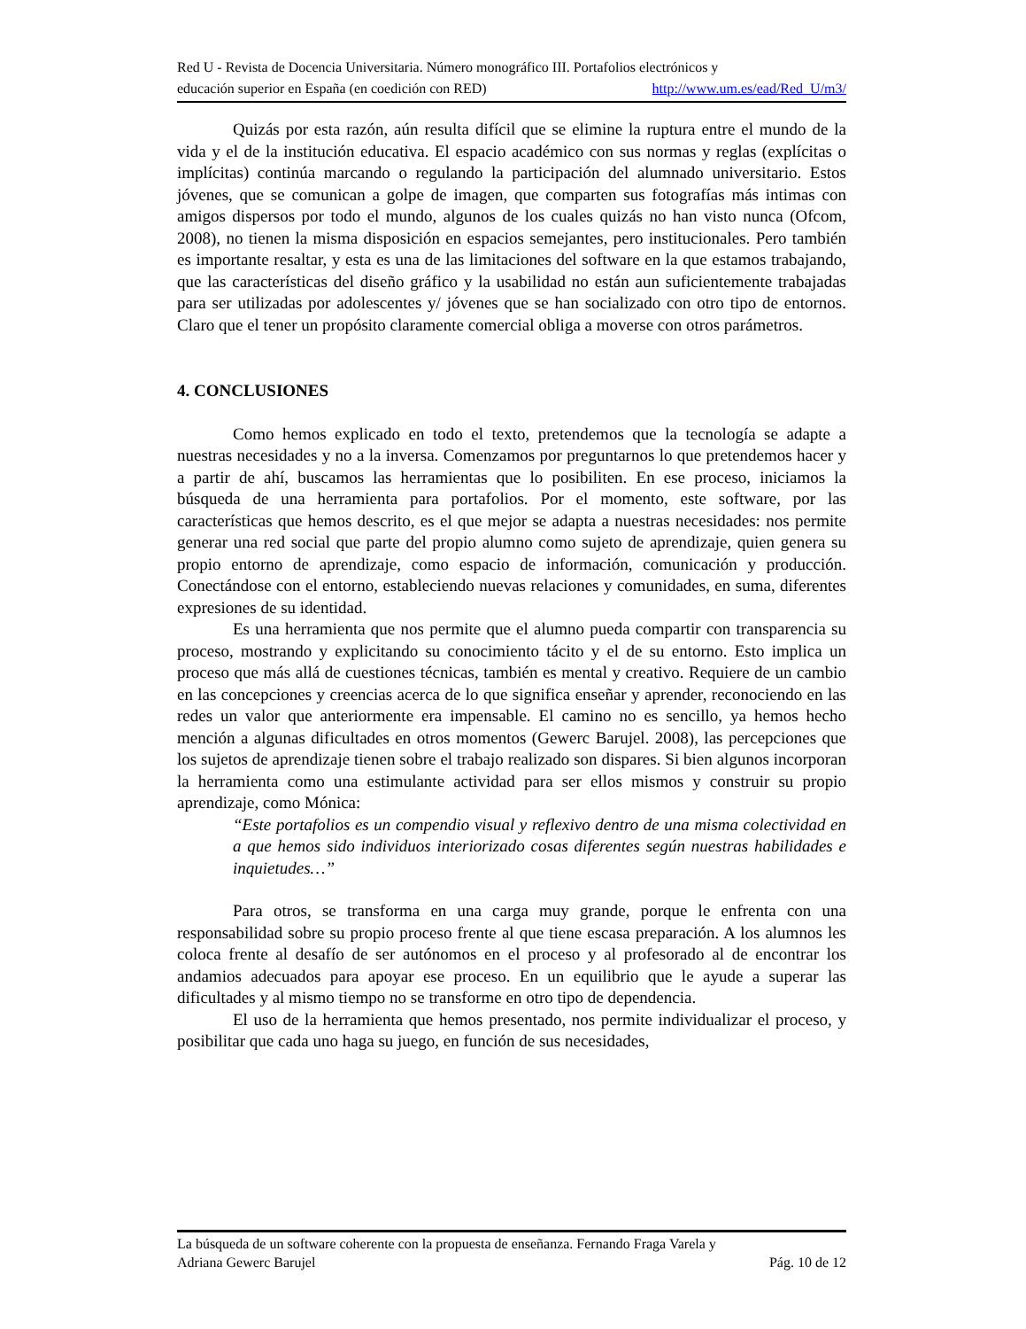Red U - Revista de Docencia Universitaria. Número monográfico III. Portafolios electrónicos y
educación superior en España (en coedición con RED) http://www.um.es/ead/Red_U/m3/
Quizás por esta razón, aún resulta difícil que se elimine la ruptura entre el mundo de la vida y el de la institución educativa. El espacio académico con sus normas y reglas (explícitas o implícitas) continúa marcando o regulando la participación del alumnado universitario. Estos jóvenes, que se comunican a golpe de imagen, que comparten sus fotografías más intimas con amigos dispersos por todo el mundo, algunos de los cuales quizás no han visto nunca (Ofcom, 2008), no tienen la misma disposición en espacios semejantes, pero institucionales. Pero también es importante resaltar, y esta es una de las limitaciones del software en la que estamos trabajando, que las características del diseño gráfico y la usabilidad no están aun suficientemente trabajadas para ser utilizadas por adolescentes y/ jóvenes que se han socializado con otro tipo de entornos. Claro que el tener un propósito claramente comercial obliga a moverse con otros parámetros.
4. CONCLUSIONES
Como hemos explicado en todo el texto, pretendemos que la tecnología se adapte a nuestras necesidades y no a la inversa. Comenzamos por preguntarnos lo que pretendemos hacer y a partir de ahí, buscamos las herramientas que lo posibiliten. En ese proceso, iniciamos la búsqueda de una herramienta para portafolios. Por el momento, este software, por las características que hemos descrito, es el que mejor se adapta a nuestras necesidades: nos permite generar una red social que parte del propio alumno como sujeto de aprendizaje, quien genera su propio entorno de aprendizaje, como espacio de información, comunicación y producción. Conectándose con el entorno, estableciendo nuevas relaciones y comunidades, en suma, diferentes expresiones de su identidad.
Es una herramienta que nos permite que el alumno pueda compartir con transparencia su proceso, mostrando y explicitando su conocimiento tácito y el de su entorno. Esto implica un proceso que más allá de cuestiones técnicas, también es mental y creativo. Requiere de un cambio en las concepciones y creencias acerca de lo que significa enseñar y aprender, reconociendo en las redes un valor que anteriormente era impensable. El camino no es sencillo, ya hemos hecho mención a algunas dificultades en otros momentos (Gewerc Barujel. 2008), las percepciones que los sujetos de aprendizaje tienen sobre el trabajo realizado son dispares. Si bien algunos incorporan la herramienta como una estimulante actividad para ser ellos mismos y construir su propio aprendizaje, como Mónica:
“Este portafolios es un compendio visual y reflexivo dentro de una misma colectividad en a que hemos sido individuos interiorizado cosas diferentes según nuestras habilidades e inquietudes…”
Para otros, se transforma en una carga muy grande, porque le enfrenta con una responsabilidad sobre su propio proceso frente al que tiene escasa preparación. A los alumnos les coloca frente al desafío de ser autónomos en el proceso y al profesorado al de encontrar los andamios adecuados para apoyar ese proceso. En un equilibrio que le ayude a superar las dificultades y al mismo tiempo no se transforme en otro tipo de dependencia.
El uso de la herramienta que hemos presentado, nos permite individualizar el proceso, y posibilitar que cada uno haga su juego, en función de sus necesidades,
La búsqueda de un software coherente con la propuesta de enseñanza. Fernando Fraga Varela y
Adriana Gewerc Barujel Pág. 10 de 12